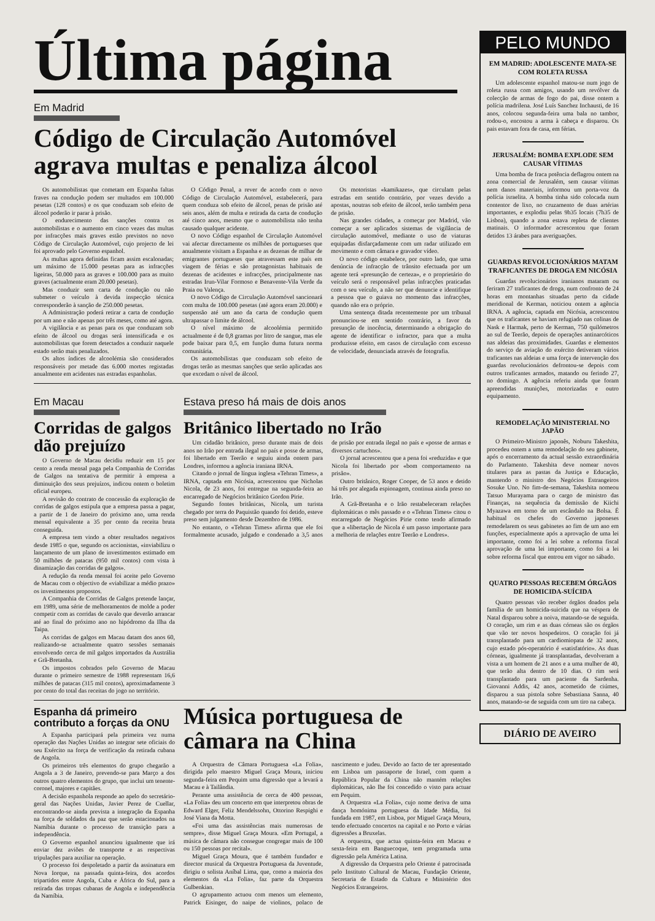Última página
Em Madrid
Código de Circulação Automóvel agrava multas e penaliza álcool
Os automobilistas que cometam em Espanha faltas fraves na condução podem ser multados em 100.000 pesetas (128 contos) e os que conduzam sob efeito de álcool poderão ir parar à prisão.
O endurecimento das sanções contra os automobilistas e o aumento em cinco vezes das multas por infracções mais graves estão previstos no novo Código de Circulação Automóvel, cujo projecto de lei foi aprovado pelo Governo espanhol.
As multas agora definidas ficam assim escalonadas; um máximo de 15.000 pesetas para as infracções ligeiras, 50.000 para as graves e 100.000 para as muito graves (actualmente eram 20.000 pesetas).
Mas conduzir sem carta de condução ou não submeter o veículo à devida inspecção técnica corresponderão à sanção de 250.000 pesetas.
A Administração poderá retirar a carta de condução por um ano e não apenas por três meses, como até agora.
A vigilância e as penas para os que conduzam sob efeito de álcool ou drogas será intensificada e os automobilistas que forem detectados a conduzir naquele estado serão mais penalizados.
Os altos índices de alcoolémia são considerados responsáveis por metade das 6.000 mortes registadas anualmente em acidentes nas estradas espanholas.
O Código Penal, a rever de acordo com o novo Código de Circulação Automóvel, estabelecerá, para quem conduza sob efeito de álcool, penas de prisão até seis anos, além de multa e retirada da carta de condução até cinco anos, mesmo que o automobilista não tenha causado qualquer acidente.
O novo Código espanhol de Circulação Automóvel vai afectar directamente os milhões de portugueses que anualmente visitam a Espanha e as dezenas de milhar de emigrantes portugueses que atravessam este país em viagem de férias e são protagonistas habituais de dezenas de acidentes e infracções, principalmente nas estradas Irun-Vilar Formoso e Benavente-Vila Verde da Praia ou Valença.
O novo Código de Circulação Automóvel sancionará com multa de 100.000 pesetas (até agora eram 20.000) e suspensão até um ano da carta de condução quem ultrapassar o limite de álcool.
O nível máximo de alcoolémia permitido actualmente é de 0,8 gramas por litro de sangue, mas ele pode baixar para 0,5, em função duma futura norma comunitária.
Os automobilistas que conduzam sob efeito de drogas terão as mesmas sanções que serão aplicadas aos que excedam o nível de álcool.
Os motoristas «kamikazes», que circulam pelas estradas em sentido contrário, por vezes devido a apostas, noutras sob efeito de álcool, terão também pena de prisão.
Nas grandes cidades, a começar por Madrid, vão começar a ser aplicados sistemas de vigilância de circulação automóvel, mediante o uso de viaturas equipadas disfarçadamente com um radar utilizado em movimento e com câmara e gravador vídeo.
O novo código estabelece, por outro lado, que uma denúncia de infracção de trânsito efectuada por um agente terá «presunção de certeza», e o proprietário do veículo será o responsável pelas infracções praticadas com o seu veículo, a não ser que denuncie e identifique a pessoa que o guiava no momento das infracções, quando não era o próprio.
Uma sentença ditada recentemente por um tribunal pronunciou-se em sentido contrário, a favor da presunção de inocência, determinando a obrigação do agente de identificar o infractor, para que a multa produzisse efeito, em casos de circulação com excesso de velocidade, denunciada através de fotografia.
Em Macau
Corridas de galgos dão prejuízo
O Governo de Macau decidiu reduzir em 15 por cento a renda mensal paga pela Companhia de Corridas de Galgos na tentativa de permitir à empresa a diminuição dos seus prejuízos, indicou ontem o boletim oficial europeu.
A revisão do contrato de concessão da exploração de corridas de galgos estipula que a empresa passa a pagar, a partir de 1 de Janeiro do próximo ano, uma renda mensal equivalente a 35 por cento da receita bruta conseguida.
A empresa tem vindo a obter resultados negativos desde 1985 o que, segundo os accionistas, «inviabilizu o lançamento de um plano de investimentos estimado em 50 milhões de patacas (950 mil contos) com vista à dinamização das corridas de galgos».
A redução da renda mensal foi aceite pelo Governo de Macau com o objectivo de «viabilizar a médio prazo» os investimentos propostos.
A Companhia de Corridas de Galgos pretende lançar, em 1989, uma série de melhoramentos de molde a poder competir com as corridas de cavalo que deverão arrancar até ao final do próximo ano no hipódromo da Ilha da Taipa.
As corridas de galgos em Macau datam dos anos 60, realizando-se actualmente quatro sessões semanais envolvendo cerca de mil galgos importados da Austrália e Grã-Bretanha.
Os impostos cobrados pelo Governo de Macau durante o primeiro semestre de 1988 representam 16,6 milhões de patacas (315 mil contos), aproximadamente 3 por cento do total das receitas do jogo no território.
Estava preso há mais de dois anos
Britânico libertado no Irão
Um cidadão britânico, preso durante mais de dois anos no Irão por entrada ilegal no país e posse de armas, foi libertado em Teerão e seguiu ainda ontem para Londres, informou a agência iraniana IRNA.
Citando o jornal de língua inglesa «Tehran Times», a IRNA, captada em Nicósia, acrescentou que Nicholas Nicola, de 23 anos, foi entregue na segunda-feira ao encarregado de Negócios britânico Gordon Pirie.
Segundo fontes britânicas, Nicola, um turista chegado por terra do Paquistão quando foi detido, esteve preso sem julgamento desde Dezembro de 1986.
No entanto, o «Tehran Times» afirma que ele foi formalmente acusado, julgado e condenado a 3,5 anos de prisão por entrada ilegal no país e «posse de armas e diversos cartuchos».
O jornal acrescentou que a pena foi «reduzida» e que Nicola foi libertado por «bom comportamento na prisão».
Outro britânico, Roger Cooper, de 53 anos e detido há três por alegada espionagem, continua ainda preso no Irão.
A Grã-Bretanha e o Irão restabeleceram relações diplomáticas o mês passado e o «Tehran Times» citou o encarregado de Negócios Pirie como tendo afirmado que a «libertação de Nicola é um passo importante para a melhoria de relações entre Teerão e Londres».
Espanha dá primeiro contributo a forças da ONU
A Espanha participará pela primeira vez numa operação das Nações Unidas ao integrar sete oficiais do seu Exército na força de verificação da retirada cubana de Angola.
Os primeiros três elementos do grupo chegarão a Angola a 3 de Janeiro, prevendo-se para Março a dos outros quatro elementos do grupo, que inclui um tenente-coronel, majores e capitães.
A decisão espanhola responde ao apelo do secretário-geral das Nações Unidas, Javier Perez de Cuellar, encontrando-se ainda prevista a integração da Espanha na força de soldados da paz que serão estacionados na Namíbia durante o processo de transição para a independência.
O Governo espanhol anunciou igualmente que irá enviar dez aviões de transporte e as respectivas tripulações para auxiliar na operação.
O processo foi despoletado a partir da assinatura em Nova Iorque, na passada quinta-feira, dos acordos tripartidos entre Angola, Cuba e África do Sul, para a retirada das tropas cubanas de Angola e independência da Namíbia.
Música portuguesa de câmara na China
A Orquestra de Câmara Portuguesa «La Folia», dirigida pelo maestro Miguel Graça Moura, iniciou segunda-feira em Pequim uma digressão que a levará a Macau e à Tailândia.
Perante uma assistência de cerca de 400 pessoas, «La Folia» deu um concerto em que interpretou obras de Edward Elger, Feliz Mendelssohn, Ottorino Respighi e José Viana da Motta.
«Foi uma das assistências mais numerosas de sempre», disse Miguel Graça Moura. «Em Portugal, a música de câmara não consegue congregar mais de 100 ou 150 pessoas por recital».
Miguel Graça Moura, que é também fundador e director musical da Orquestra Portuguesa da Juventude, dirigiu o solista Aníbal Lima, que, como a maioria dos elementos da «La Folia», faz parte da Orquestra Gulbenkian.
O agrupamento actuou com menos um elemento, Patrick Eisinger, do naipe de violinos, polaco de nascimento e judeu. Devido ao facto de ter apresentado em Lisboa um passaporte de Israel, com quem a República Popular da China não mantém relações diplomáticas, não lhe foi concedido o visto para actuar em Pequim.
A Orquestra «La Folia», cujo nome deriva de uma dança homónima portuguesa da Idade Média, foi fundada em 1987, em Lisboa, por Miguel Graça Moura, tendo efectuado concertos na capital e no Porto e várias digressões a Bruxelas.
A orquestra, que actua quinta-feira em Macau e sexta-feira em Banguecoque, tem programada uma digressão pela América Latina.
A digressão da Orquestra pelo Oriente é patrocinada pelo Instituto Cultural de Macau, Fundação Oriente, Secretaria de Estado da Cultura e Ministério dos Negócios Estrangeiros.
PELO MUNDO
EM MADRID: ADOLESCENTE MATA-SE COM ROLETA RUSSA
Um adolescente espanhol matou-se num jogo de roleta russa com amigos, usando um revólver da colecção de armas de fogo do pai, disse ontem a polícia madrilena. José Luís Sanchez Inchausti, de 16 anos, colocou segunda-feira uma bala no tambor, rodou-o, encostou a arma à cabeça e disparou. Os pais estavam fora de casa, em férias.
JERUSALÉM: BOMBA EXPLODE SEM CAUSAR VÍTIMAS
Uma bomba de fraca potência deflagrou ontem na zona comercial de Jerusalém, sem causar vítimas nem danos materiais, informou um porta-voz da polícia israelita. A bomba tinha sido colocada num contentor de lixo, no cruzamento de duas artérias importantes, e explodiu pelas 9h35 locais (7h35 de Lisboa), quando a zona estava repleta de clientes matinais. O informador acrescentou que foram detidos 13 árabes para averiguações.
GUARDAS REVOLUCIONÁRIOS MATAM TRAFICANTES DE DROGA EM NICÓSIA
Guardas revolucionários iranianos mataram ou feriram 27 traficantes de droga, num confronto de 24 horas em montanhas situadas perto da cidade meridional de Kerman, noticiou ontem a agência IRNA. A agência, captada em Nicósia, acrescentou que os traficantes se haviam refugiado nas colinas de Nask e Harmak, perto de Kerman, 750 quilómetros ao sul de Teerão, depois de operações antinarcóticos nas aldeias das proximidades. Guardas e elementos do serviço de aviação do exército detiveram vários traficantes nas aldeias e uma força de intervenção dos guardas revolucionários defrontou-se depois com outros traficantes armados, matando ou ferindo 27, no domingo. A agência referiu ainda que foram apreendidas munições, motorizadas e outro equipamento.
REMODELAÇÃO MINISTERIAL NO JAPÃO
O Primeiro-Ministro japonês, Noburu Takeshita, procedeu ontem a uma remodelação do seu gabinete, após o encerramento da actual sessão extraordinária do Parlamento. Takeshita deve nomear novos titulares para as pastas da Justiça e Educação, mantendo o ministro dos Negócios Estrangeiros Sosuke Uno. No fim-de-semana, Takeshita nomeou Tatsuo Murayama para o cargo de ministro das Finanças, na sequência da demissão de Kiichi Myazawa em torno de um escândalo na Bolsa. É habitual os chefes do Governo japoneses remodelarem os seus gabinetes ao fim de um ano em funções, especialmente após a aprovação de uma lei importante, como foi a lei sobre a reforma fiscal aprovação de uma lei importante, como foi a lei sobre reforma fiscal que entrou em vigor no sábado.
QUATRO PESSOAS RECEBEM ÓRGÃOS DE HOMICIDA-SUÍCIDA
Quatro pessoas vão receber órgãos doados pela família de um homicida-suicida que na véspera de Natal disparou sobre a noiva, matando-se de seguida. O coração, um rim e as duas córneas são os órgãos que vão ter novos hospedeiros. O coração foi já transplantado para um cardiomiopata de 32 anos, cujo estado pós-operatório é «satisfatório». As duas córneas, igualmente já transplantadas, devolveram a vista a um homem de 21 anos e a uma mulher de 40, que terão alta dentro de 10 dias. O rim será transplantado para um paciente da Sardenha. Giovanni Addis, 42 anos, acometido de ciúmes, disparou a sua pistola sobre Sebastiana Sanna, 40 anos, matando-se de seguida com um tiro na cabeça.
DIÁRIO DE AVEIRO